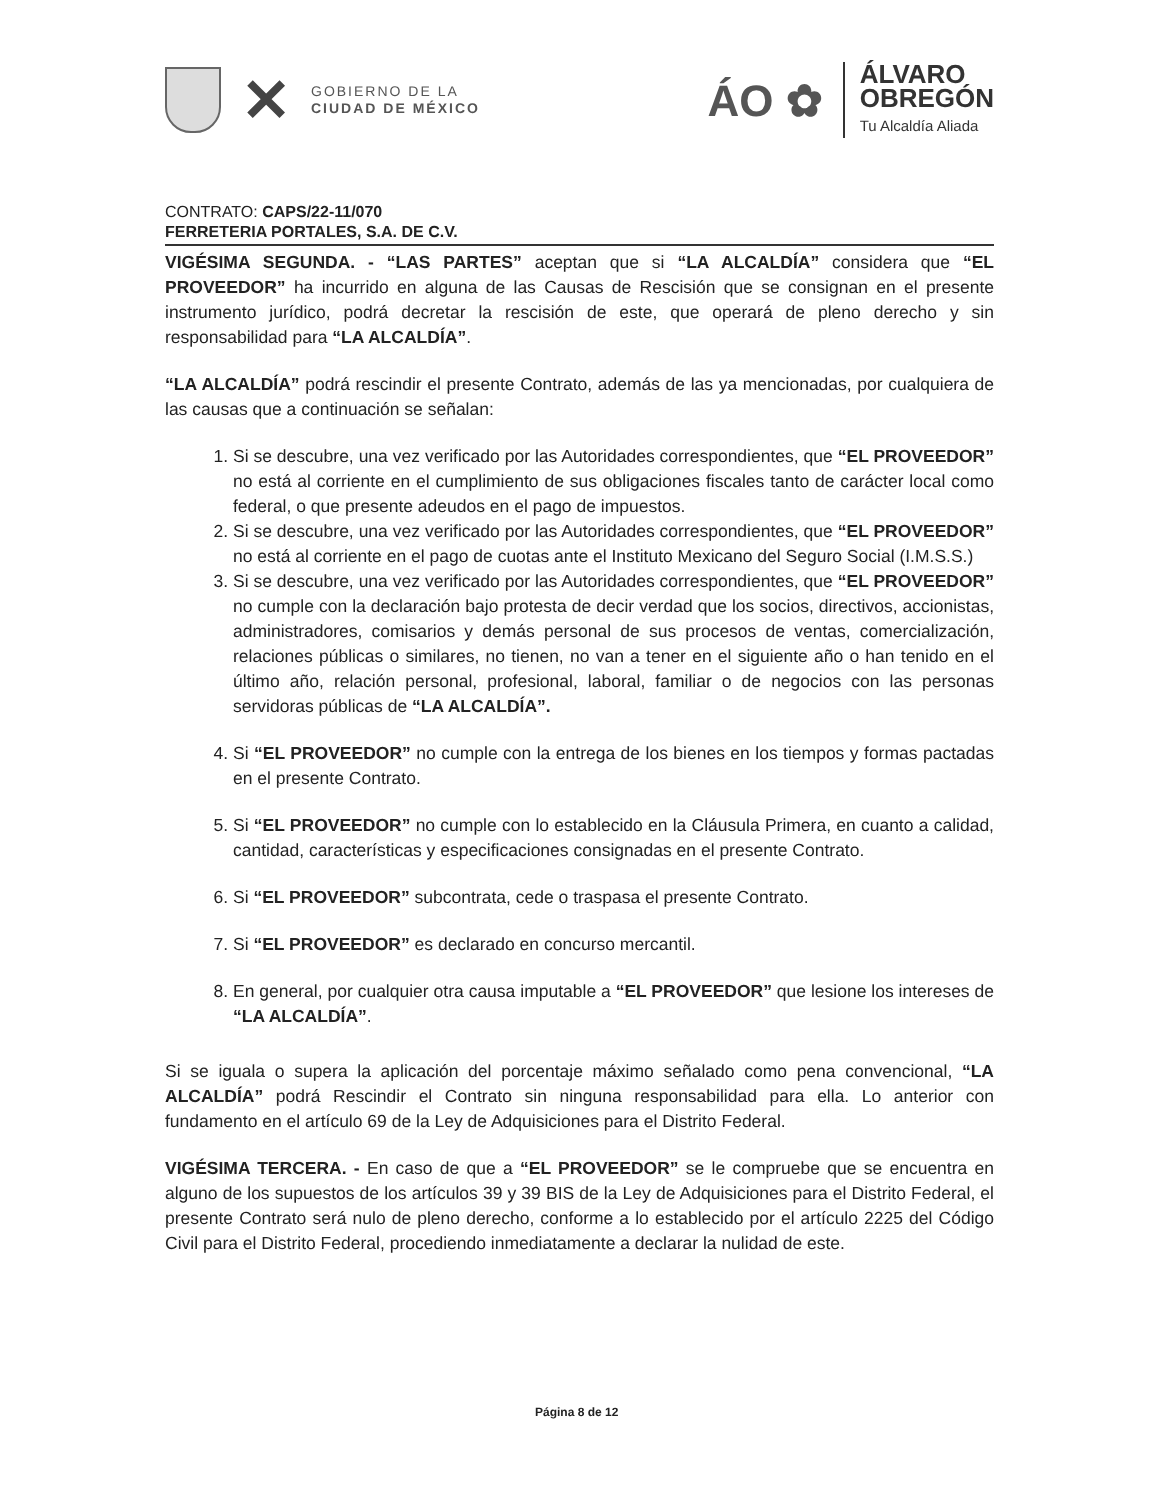✕
GOBIERNO DE LA
CIUDAD DE MÉXICO
ÁO ✿
ÁLVARO
OBREGÓN
Tu Alcaldía Aliada
CONTRATO: CAPS/22-11/070
FERRETERIA PORTALES, S.A. DE C.V.
VIGÉSIMA SEGUNDA. - “LAS PARTES” aceptan que si “LA ALCALDÍA” considera que “EL PROVEEDOR” ha incurrido en alguna de las Causas de Rescisión que se consignan en el presente instrumento jurídico, podrá decretar la rescisión de este, que operará de pleno derecho y sin responsabilidad para “LA ALCALDÍA”.
“LA ALCALDÍA” podrá rescindir el presente Contrato, además de las ya mencionadas, por cualquiera de las causas que a continuación se señalan:
1. Si se descubre, una vez verificado por las Autoridades correspondientes, que “EL PROVEEDOR” no está al corriente en el cumplimiento de sus obligaciones fiscales tanto de carácter local como federal, o que presente adeudos en el pago de impuestos.
2. Si se descubre, una vez verificado por las Autoridades correspondientes, que “EL PROVEEDOR” no está al corriente en el pago de cuotas ante el Instituto Mexicano del Seguro Social (I.M.S.S.)
3. Si se descubre, una vez verificado por las Autoridades correspondientes, que “EL PROVEEDOR” no cumple con la declaración bajo protesta de decir verdad que los socios, directivos, accionistas, administradores, comisarios y demás personal de sus procesos de ventas, comercialización, relaciones públicas o similares, no tienen, no van a tener en el siguiente año o han tenido en el último año, relación personal, profesional, laboral, familiar o de negocios con las personas servidoras públicas de “LA ALCALDÍA”.
4. Si “EL PROVEEDOR” no cumple con la entrega de los bienes en los tiempos y formas pactadas en el presente Contrato.
5. Si “EL PROVEEDOR” no cumple con lo establecido en la Cláusula Primera, en cuanto a calidad, cantidad, características y especificaciones consignadas en el presente Contrato.
6. Si “EL PROVEEDOR” subcontrata, cede o traspasa el presente Contrato.
7. Si “EL PROVEEDOR” es declarado en concurso mercantil.
8. En general, por cualquier otra causa imputable a “EL PROVEEDOR” que lesione los intereses de “LA ALCALDÍA”.
Si se iguala o supera la aplicación del porcentaje máximo señalado como pena convencional, “LA ALCALDÍA” podrá Rescindir el Contrato sin ninguna responsabilidad para ella. Lo anterior con fundamento en el artículo 69 de la Ley de Adquisiciones para el Distrito Federal.
VIGÉSIMA TERCERA. - En caso de que a “EL PROVEEDOR” se le compruebe que se encuentra en alguno de los supuestos de los artículos 39 y 39 BIS de la Ley de Adquisiciones para el Distrito Federal, el presente Contrato será nulo de pleno derecho, conforme a lo establecido por el artículo 2225 del Código Civil para el Distrito Federal, procediendo inmediatamente a declarar la nulidad de este.
Página 8 de 12